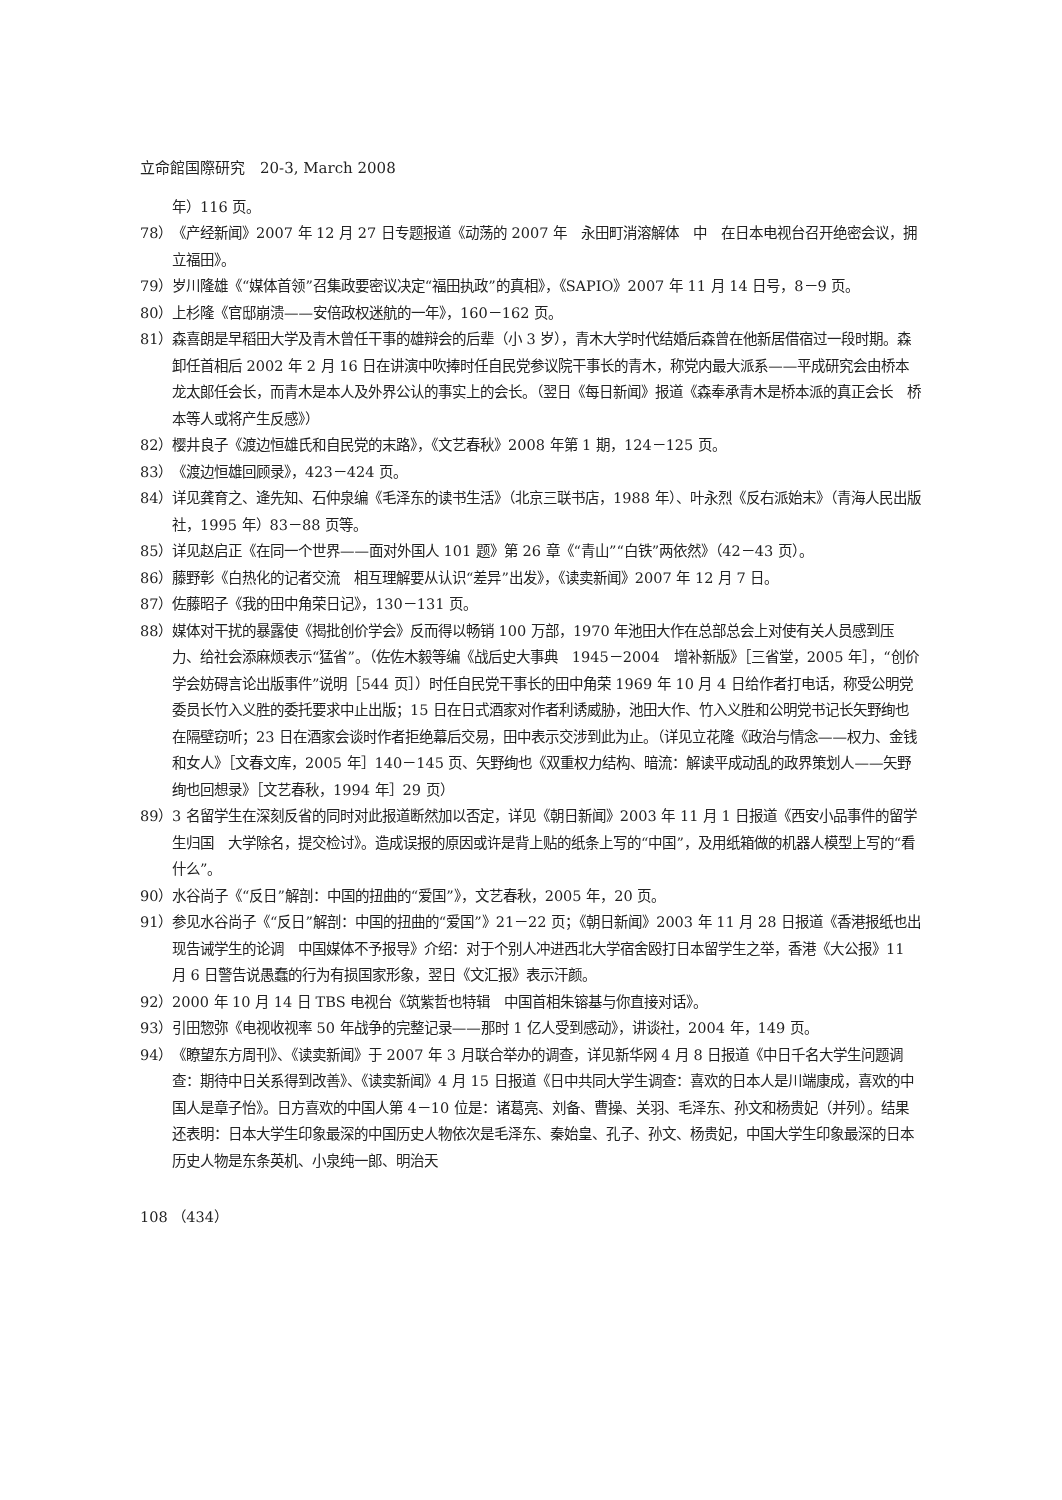立命館国際研究　20-3, March 2008
年）116 页。
78） 《产经新闻》2007 年 12 月 27 日专题报道《动荡的 2007 年　永田町消溶解体　中　在日本电视台召开绝密会议，拥立福田》。
79） 岁川隆雄《“媒体首领”召集政要密议决定“福田执政”的真相》，《SAPIO》2007 年 11 月 14 日号，8－9 页。
80） 上杉隆《官邸崩溃——安倍政权迷航的一年》，160－162 页。
81） 森喜朗是早稻田大学及青木曾任干事的雄辩会的后辈（小 3 岁），青木大学时代结婚后森曾在他新居借宿过一段时期。森卸任首相后 2002 年 2 月 16 日在讲演中吹捧时任自民党参议院干事长的青木，称党内最大派系——平成研究会由桥本龙太郎任会长，而青木是本人及外界公认的事实上的会长。（翌日《每日新闻》报道《森奉承青木是桥本派的真正会长　桥本等人或将产生反感》）
82） 樱井良子《渡边恒雄氏和自民党的末路》，《文艺春秋》2008 年第 1 期，124－125 页。
83） 《渡边恒雄回顾录》，423－424 页。
84） 详见龚育之、逄先知、石仲泉编《毛泽东的读书生活》（北京三联书店，1988 年）、叶永烈《反右派始末》（青海人民出版社，1995 年）83－88 页等。
85） 详见赵启正《在同一个世界——面对外国人 101 题》第 26 章《“青山”“白铁”两依然》（42－43 页）。
86） 藤野彰《白热化的记者交流　相互理解要从认识“差异”出发》，《读卖新闻》2007 年 12 月 7 日。
87） 佐藤昭子《我的田中角荣日记》，130－131 页。
88） 媒体对干扰的暴露使《揭批创价学会》反而得以畅销 100 万部，1970 年池田大作在总部总会上对使有关人员感到压力、给社会添麻烦表示“猛省”。（佐佐木毅等编《战后史大事典　1945－2004　增补新版》［三省堂，2005 年］，“创价学会妨碍言论出版事件”说明［544 页］）时任自民党干事长的田中角荣 1969 年 10 月 4 日给作者打电话，称受公明党委员长竹入义胜的委托要求中止出版；15 日在日式酒家对作者利诱威胁，池田大作、竹入义胜和公明党书记长矢野绚也在隔壁窃听；23 日在酒家会谈时作者拒绝幕后交易，田中表示交涉到此为止。（详见立花隆《政治与情念——权力、金钱和女人》［文春文库，2005 年］140－145 页、矢野绚也《双重权力结构、暗流：解读平成动乱的政界策划人——矢野绚也回想录》［文艺春秋，1994 年］29 页）
89） 3 名留学生在深刻反省的同时对此报道断然加以否定，详见《朝日新闻》2003 年 11 月 1 日报道《西安小品事件的留学生归国　大学除名，提交检讨》。造成误报的原因或许是背上贴的纸条上写的“中国”，及用纸箱做的机器人模型上写的“看什么”。
90） 水谷尚子《“反日”解剖：中国的扭曲的“爱国”》，文艺春秋，2005 年，20 页。
91） 参见水谷尚子《“反日”解剖：中国的扭曲的“爱国”》21－22 页；《朝日新闻》2003 年 11 月 28 日报道《香港报纸也出现告诫学生的论调　中国媒体不予报导》介绍：对于个别人冲进西北大学宿舍殴打日本留学生之举，香港《大公报》11 月 6 日警告说愚蠢的行为有损国家形象，翌日《文汇报》表示汗颜。
92） 2000 年 10 月 14 日 TBS 电视台《筑紫哲也特辑　中国首相朱镕基与你直接对话》。
93） 引田惣弥《电视收视率 50 年战争的完整记录——那时 1 亿人受到感动》，讲谈社，2004 年，149 页。
94） 《瞭望东方周刊》、《读卖新闻》于 2007 年 3 月联合举办的调查，详见新华网 4 月 8 日报道《中日千名大学生问题调查：期待中日关系得到改善》、《读卖新闻》4 月 15 日报道《日中共同大学生调查：喜欢的日本人是川端康成，喜欢的中国人是章子怡》。日方喜欢的中国人第 4－10 位是：诸葛亮、刘备、曹操、关羽、毛泽东、孙文和杨贵妃（并列）。结果还表明：日本大学生印象最深的中国历史人物依次是毛泽东、秦始皇、孔子、孙文、杨贵妃，中国大学生印象最深的日本历史人物是东条英机、小泉纯一郎、明治天
108 （434）